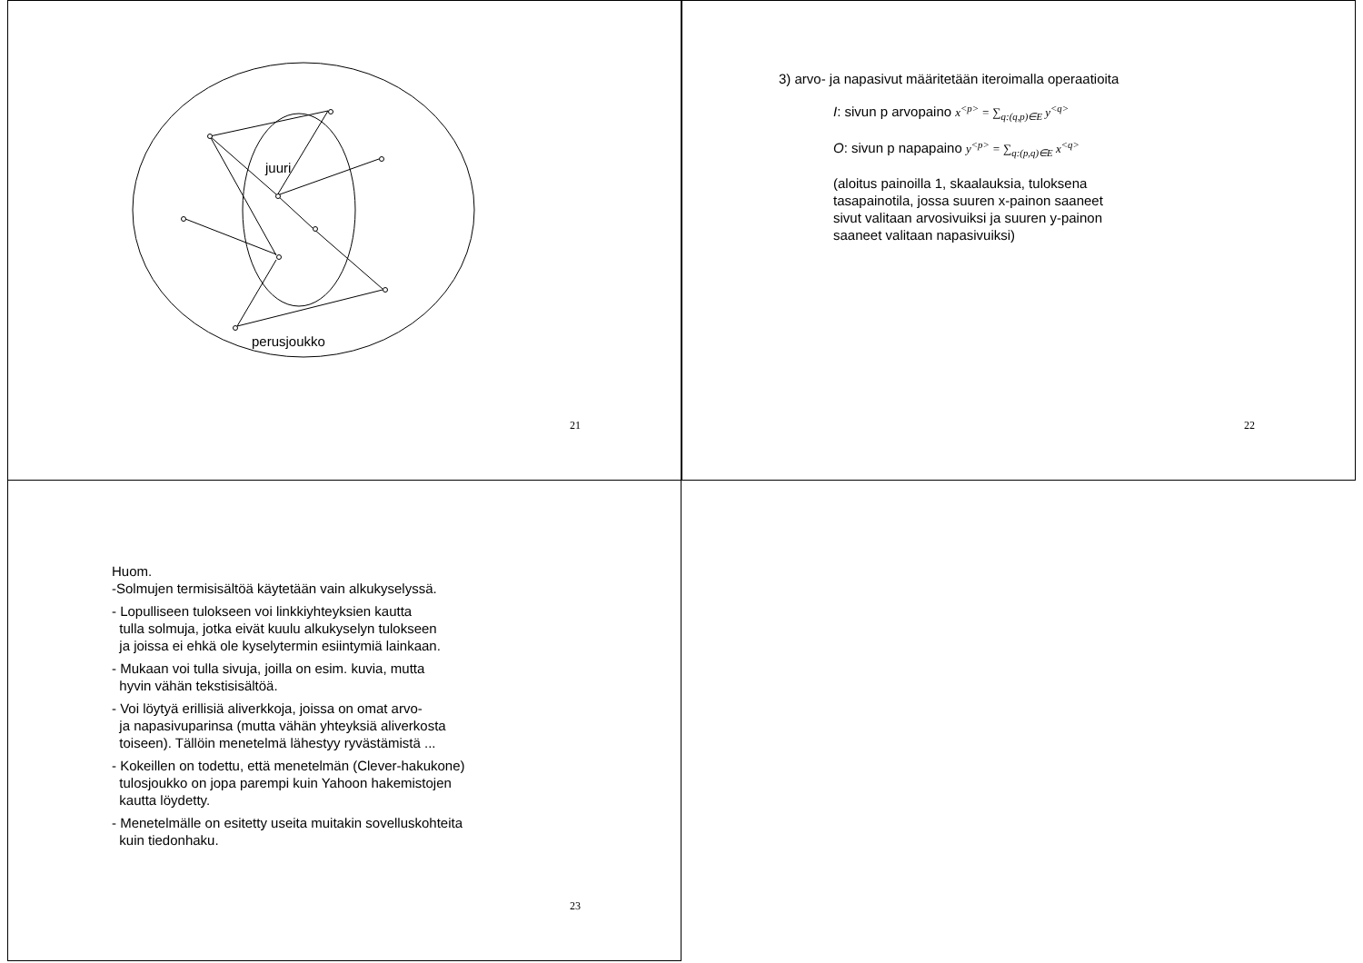juuri
perusjoukko
21
3) arvo- ja napasivut määritetään iteroimalla operaatioita
I: sivun p arvopaino x<sup><p></sup> = ∑<sub>q:(q,p)∈E</sub> y<sup><q></sup>
O: sivun p napapaino y<sup><p></sup> = ∑<sub>q:(p,q)∈E</sub> x<sup><q></sup>
(aloitus painoilla 1, skaalauksia, tuloksena
tasapainotila, jossa suuren x-painon saaneet
sivut valitaan arvosivuiksi ja suuren y-painon
saaneet valitaan napasivuiksi)
22
Huom.
-Solmujen termisisältöä käytetään vain alkukyselyssä.
- Lopulliseen tulokseen voi linkkiyhteyksien kautta
tulla solmuja, jotka eivät kuulu alkukyselyn tulokseen
ja joissa ei ehkä ole kyselytermin esiintymiä lainkaan.
- Mukaan voi tulla sivuja, joilla on esim. kuvia, mutta
hyvin vähän tekstisisältöä.
- Voi löytyä erillisiä aliverkkoja, joissa on omat arvo-
ja napasivuparinsa (mutta vähän yhteyksiä aliverkosta
toiseen). Tällöin menetelmä lähestyy ryvästämistä ...
- Kokeillen on todettu, että menetelmän (Clever-hakukone)
tulosjoukko on jopa parempi kuin Yahoon hakemistojen
kautta löydetty.
- Menetelmälle on esitetty useita muitakin sovelluskohteita
kuin tiedonhaku.
23